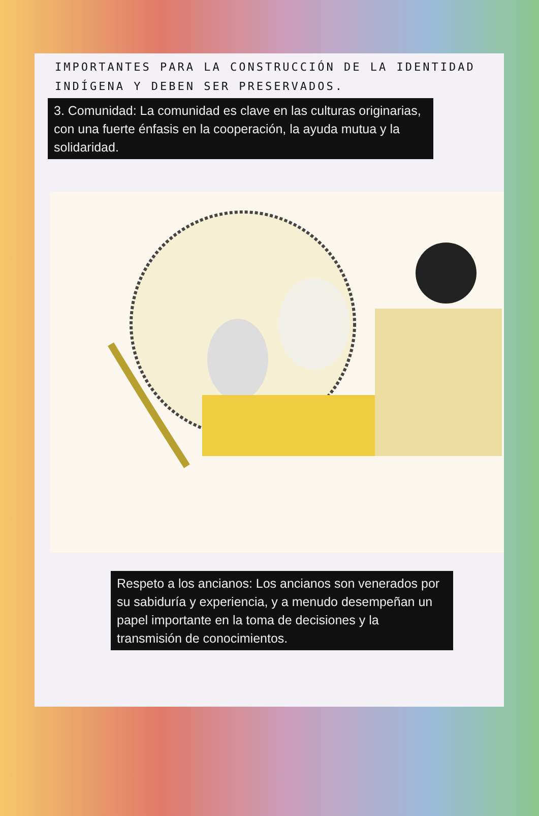IMPORTANTES PARA LA CONSTRUCCIÓN DE LA IDENTIDAD INDÍGENA Y DEBEN SER PRESERVADOS.
3. Comunidad: La comunidad es clave en las culturas originarias, con una fuerte énfasis en la cooperación, la ayuda mutua y la solidaridad.
Respeto a los ancianos: Los ancianos son venerados por su sabiduría y experiencia, y a menudo desempeñan un papel importante en la toma de decisiones y la transmisión de conocimientos.